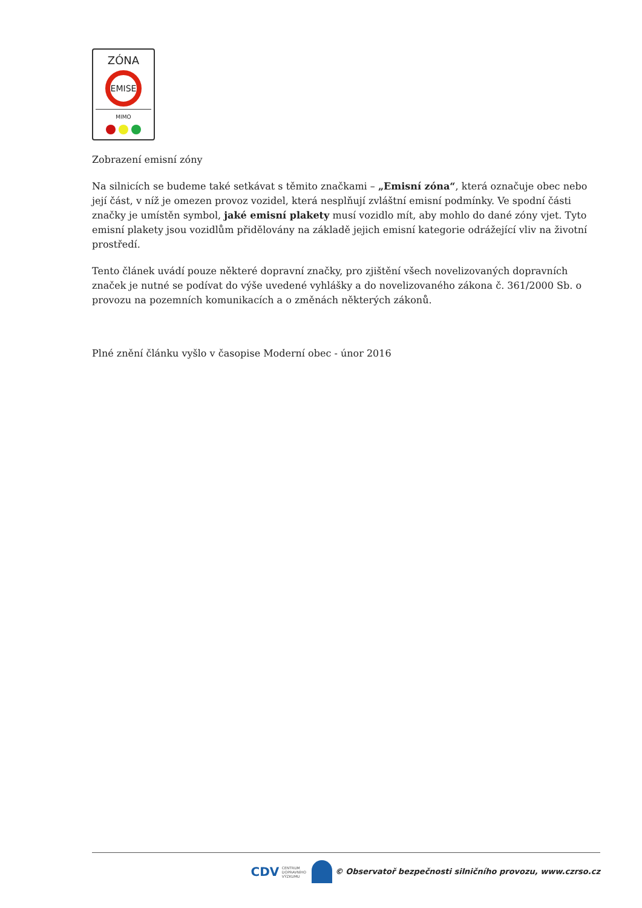ZÓNA
EMISE
MIMO
Zobrazení emisní zóny
Na silnicích se budeme také setkávat s těmito značkami – „Emisní zóna“, která označuje obec nebo její část, v níž je omezen provoz vozidel, která nesplňují zvláštní emisní podmínky. Ve spodní části značky je umístěn symbol, jaké emisní plakety musí vozidlo mít, aby mohlo do dané zóny vjet. Tyto emisní plakety jsou vozidlům přidělovány na základě jejich emisní kategorie odrážející vliv na životní prostředí.
Tento článek uvádí pouze některé dopravní značky, pro zjištění všech novelizovaných dopravních značek je nutné se podívat do výše uvedené vyhlášky a do novelizovaného zákona č. 361/2000 Sb. o provozu na pozemních komunikacích a o změnách některých zákonů.
Plné znění článku vyšlo v časopise Moderní obec - únor 2016
CDV CENTRUM
DOPRAVNÍHO
VÝZKUMU © Observatoř bezpečnosti silničního provozu, www.czrso.cz